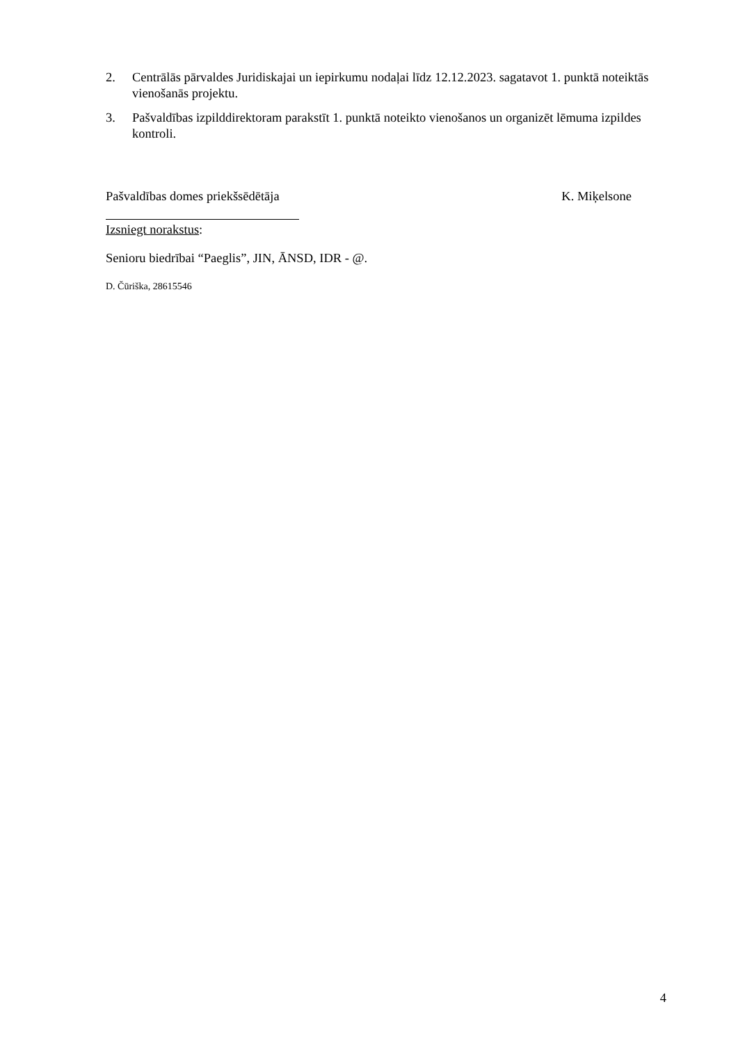2. Centrālās pārvaldes Juridiskajai un iepirkumu nodaļai līdz 12.12.2023. sagatavot 1. punktā noteiktās vienošanās projektu.
3. Pašvaldības izpilddirektoram parakstīt 1. punktā noteikto vienošanos un organizēt lēmuma izpildes kontroli.
Pašvaldības domes priekšsēdētāja K. Miķelsone
Izsniegt norakstus:
Senioru biedrībai “Paeglis”, JIN, ĀNSD, IDR - @.
D. Čūriška, 28615546
4